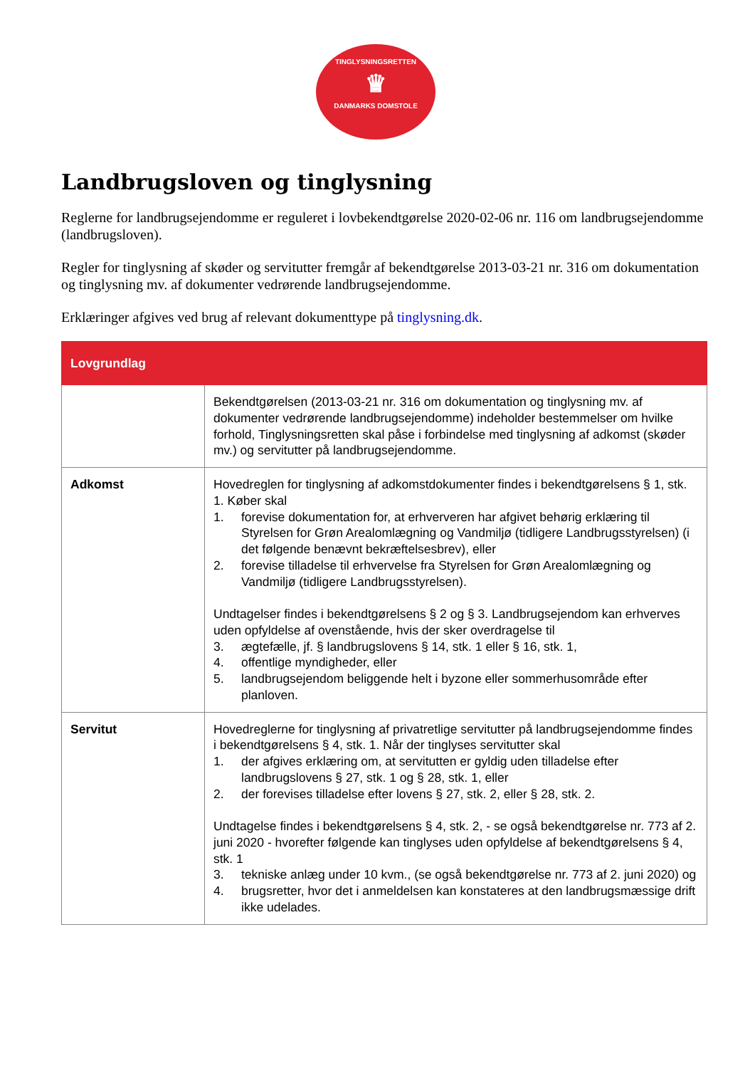TINGLYSNINGSRETTEN
♛
DANMARKS DOMSTOLE
Landbrugsloven og tinglysning
Reglerne for landbrugsejendomme er reguleret i lovbekendtgørelse 2020-02-06 nr. 116 om landbrugsejendomme (landbrugsloven).
Regler for tinglysning af skøder og servitutter fremgår af bekendtgørelse 2013-03-21 nr. 316 om dokumentation og tinglysning mv. af dokumenter vedrørende landbrugsejendomme.
Erklæringer afgives ved brug af relevant dokumenttype på tinglysning.dk.
| Lovgrundlag | |
| --- | --- |
| | Bekendtgørelsen (2013-03-21 nr. 316 om dokumentation og tinglysning mv. af dokumenter vedrørende landbrugsejendomme) indeholder bestemmelser om hvilke forhold, Tinglysningsretten skal påse i forbindelse med tinglysning af adkomst (skøder mv.) og servitutter på landbrugsejendomme. |
| Adkomst | Hovedreglen for tinglysning af adkomstdokumenter findes i bekendtgørelsens § 1, stk. 1. Køber skal 1. forevise dokumentation for, at erhververen har afgivet behørig erklæring til Styrelsen for Grøn Arealomlægning og Vandmiljø (tidligere Landbrugsstyrelsen) (i det følgende benævnt bekræftelsesbrev), eller 2. forevise tilladelse til erhvervelse fra Styrelsen for Grøn Arealomlægning og Vandmiljø (tidligere Landbrugsstyrelsen). Undtagelser findes i bekendtgørelsens § 2 og § 3. Landbrugsejendom kan erhverves uden opfyldelse af ovenstående, hvis der sker overdragelse til 3. ægtefælle, jf. § landbrugslovens § 14, stk. 1 eller § 16, stk. 1, 4. offentlige myndigheder, eller 5. landbrugsejendom beliggende helt i byzone eller sommerhusområde efter planloven. |
| Servitut | Hovedreglerne for tinglysning af privatretlige servitutter på landbrugsejendomme findes i bekendtgørelsens § 4, stk. 1. Når der tinglyses servitutter skal 1. der afgives erklæring om, at servitutten er gyldig uden tilladelse efter landbrugslovens § 27, stk. 1 og § 28, stk. 1, eller 2. der forevises tilladelse efter lovens § 27, stk. 2, eller § 28, stk. 2. Undtagelse findes i bekendtgørelsens § 4, stk. 2, - se også bekendtgørelse nr. 773 af 2. juni 2020 - hvorefter følgende kan tinglyses uden opfyldelse af bekendtgørelsens § 4, stk. 1 3. tekniske anlæg under 10 kvm., (se også bekendtgørelse nr. 773 af 2. juni 2020) og 4. brugsretter, hvor det i anmeldelsen kan konstateres at den landbrugsmæssige drift ikke udelades. |